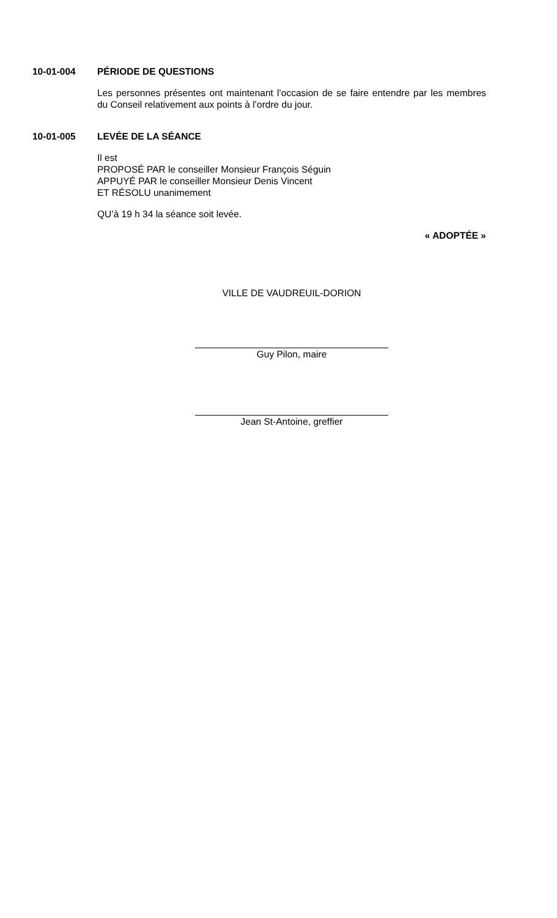10-01-004 PÉRIODE DE QUESTIONS
Les personnes présentes ont maintenant l’occasion de se faire entendre par les membres du Conseil relativement aux points à l’ordre du jour.
10-01-005 LEVÉE DE LA SÉANCE
Il est
PROPOSÉ PAR le conseiller Monsieur François Séguin
APPUYÉ PAR le conseiller Monsieur Denis Vincent
ET RÉSOLU unanimement
QU’à 19 h 34 la séance soit levée.
« ADOPTÉE »
VILLE DE VAUDREUIL-DORION
Guy Pilon, maire
Jean St-Antoine, greffier